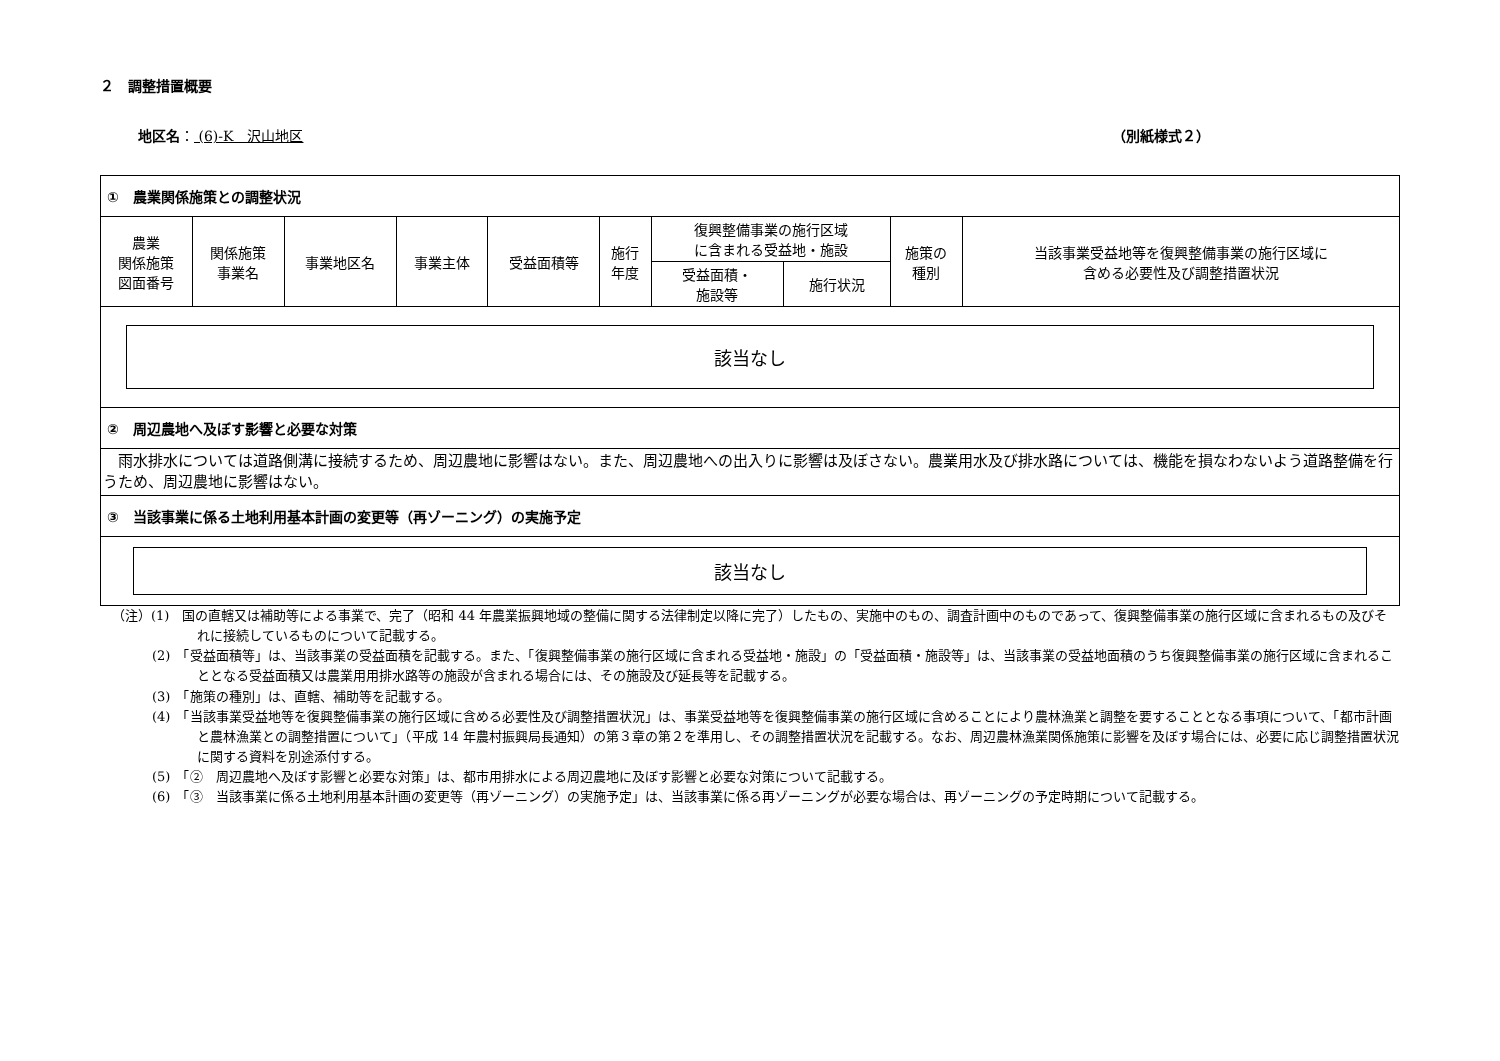２　調整措置概要
地区名： (6)-K　沢山地区 （別紙様式２）
| ① 農業関係施策との調整状況 | | | | | | | | | |
| 農業 関係施策 図面番号 | 関係施策 事業名 | 事業地区名 | 事業主体 | 受益面積等 | 施行 年度 | 復興整備事業の施行区域 に含まれる受益地・施設 | | 施策の 種別 | 当該事業受益地等を復興整備事業の施行区域に 含める必要性及び調整措置状況 |
| | | | | | | 受益面積・ 施設等 | 施行状況 | | |
| 該当なし | | | | | | | | | |
| ② 周辺農地へ及ぼす影響と必要な対策 | | | | | | | | | |
| 雨水排水については道路側溝に接続するため、周辺農地に影響はない。また、周辺農地への出入りに影響は及ぼさない。農業用水及び排水路については、機能を損なわないよう道路整備を行うため、周辺農地に影響はない。 | | | | | | | | | |
| ③ 当該事業に係る土地利用基本計画の変更等（再ゾーニング）の実施予定 | | | | | | | | | |
| 該当なし | | | | | | | | | |
（注）(1)　国の直轄又は補助等による事業で、完了（昭和 44 年農業振興地域の整備に関する法律制定以降に完了）したもの、実施中のもの、調査計画中のものであって、復興整備事業の施行区域に含まれるもの及びそれに接続しているものについて記載する。
(2)　「受益面積等」は、当該事業の受益面積を記載する。また、「復興整備事業の施行区域に含まれる受益地・施設」の「受益面積・施設等」は、当該事業の受益地面積のうち復興整備事業の施行区域に含まれることとなる受益面積又は農業用用排水路等の施設が含まれる場合には、その施設及び延長等を記載する。
(3)　「施策の種別」は、直轄、補助等を記載する。
(4)　「当該事業受益地等を復興整備事業の施行区域に含める必要性及び調整措置状況」は、事業受益地等を復興整備事業の施行区域に含めることにより農林漁業と調整を要することとなる事項について、「都市計画と農林漁業との調整措置について」（平成 14 年農村振興局長通知）の第３章の第２を準用し、その調整措置状況を記載する。なお、周辺農林漁業関係施策に影響を及ぼす場合には、必要に応じ調整措置状況に関する資料を別途添付する。
(5)　「②　周辺農地へ及ぼす影響と必要な対策」は、都市用排水による周辺農地に及ぼす影響と必要な対策について記載する。
(6)　「③　当該事業に係る土地利用基本計画の変更等（再ゾーニング）の実施予定」は、当該事業に係る再ゾーニングが必要な場合は、再ゾーニングの予定時期について記載する。